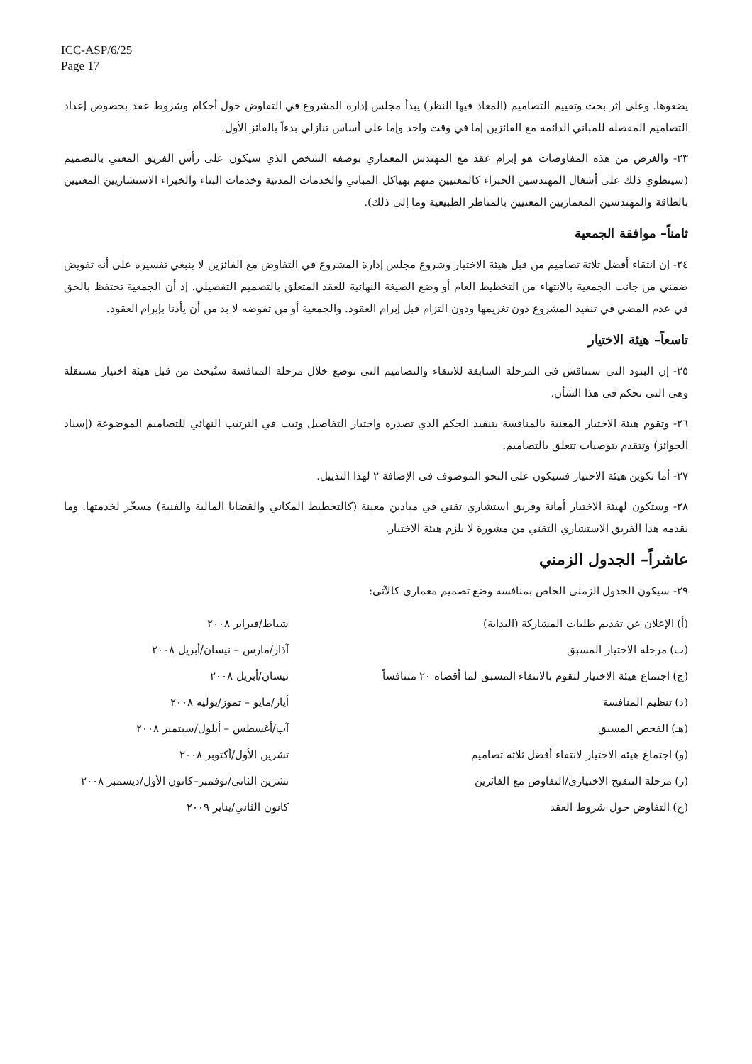ICC-ASP/6/25
Page 17
يضعوها. وعلى إثر بحث وتقييم التصاميم (المعاد فيها النظر) يبدأ مجلس إدارة المشروع في التفاوض حول أحكام وشروط عقد بخصوص إعداد التصاميم المفصلة للمباني الدائمة مع الفائزين إما في وقت واحد وإما على أساس تنازلي بدءاً بالفائز الأول.
٢٣- والغرض من هذه المفاوضات هو إبرام عقد مع المهندس المعماري بوصفه الشخص الذي سيكون على رأس الفريق المعني بالتصميم (سينطوي ذلك على أشغال المهندسين الخبراء كالمعنيين منهم بهياكل المباني والخدمات المدنية وخدمات البناء والخبراء الاستشاريين المعنيين بالطاقة والمهندسين المعماريين المعنيين بالمناظر الطبيعية وما إلى ذلك).
ثامناً– موافقة الجمعية
٢٤- إن انتقاء أفضل ثلاثة تصاميم من قبل هيئة الاختيار وشروع مجلس إدارة المشروع في التفاوض مع الفائزين لا ينبغي تفسيره على أنه تفويض ضمني من جانب الجمعية بالانتهاء من التخطيط العام أو وضع الصيغة النهائية للعقد المتعلق بالتصميم التفصيلي. إذ أن الجمعية تحتفظ بالحق في عدم المضي في تنفيذ المشروع دون تغريمها ودون التزام قبل إبرام العقود. والجمعية أو من تفوضه لا بد من أن يأذنا بإبرام العقود.
تاسعاً– هيئة الاختيار
٢٥- إن البنود التي ستناقش في المرحلة السابقة للانتقاء والتصاميم التي توضع خلال مرحلة المنافسة ستُبحث من قبل هيئة اختيار مستقلة وهي التي تحكم في هذا الشأن.
٢٦- وتقوم هيئة الاختيار المعنية بالمنافسة بتنفيذ الحكم الذي تصدره واختبار التفاصيل وتبت في الترتيب النهائي للتصاميم الموضوعة (إسناد الجوائز) وتتقدم بتوصيات تتعلق بالتصاميم.
٢٧- أما تكوين هيئة الاختيار فسيكون على النحو الموصوف في الإضافة ٢ لهذا التذييل.
٢٨- وستكون لهيئة الاختيار أمانة وفريق استشاري تقني في ميادين معينة (كالتخطيط المكاني والقضايا المالية والفنية) مسخّر لخدمتها. وما يقدمه هذا الفريق الاستشاري التقني من مشورة لا يلزم هيئة الاختيار.
عاشراً– الجدول الزمني
٢٩- سيكون الجدول الزمني الخاص بمنافسة وضع تصميم معماري كالآتي:
| (أ) الإعلان عن تقديم طلبات المشاركة (البداية) | شباط/فبراير ٢٠٠٨ |
| (ب) مرحلة الاختيار المسبق | آذار/مارس – نيسان/أبريل ٢٠٠٨ |
| (ج) اجتماع هيئة الاختيار لتقوم بالانتقاء المسبق لما أقصاه ٢٠ متنافساً | نيسان/أبريل ٢٠٠٨ |
| (د) تنظيم المنافسة | أيار/مايو – تموز/يوليه ٢٠٠٨ |
| (هـ) الفحص المسبق | آب/أغسطس – أيلول/سبتمبر ٢٠٠٨ |
| (و) اجتماع هيئة الاختيار لانتقاء أفضل ثلاثة تصاميم | تشرين الأول/أكتوبر ٢٠٠٨ |
| (ز) مرحلة التنقيح الاختياري/التفاوض مع الفائزين | تشرين الثاني/نوفمبر–كانون الأول/ديسمبر ٢٠٠٨ |
| (ح) التفاوض حول شروط العقد | كانون الثاني/يناير ٢٠٠٩ |